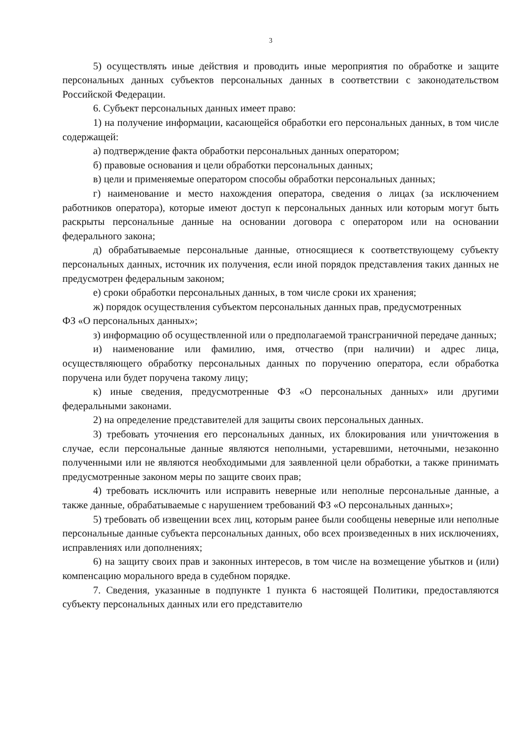3
5) осуществлять иные действия и проводить иные мероприятия по обработке и защите персональных данных субъектов персональных данных в соответствии с законодательством Российской Федерации.
6. Субъект персональных данных имеет право:
1) на получение информации, касающейся обработки его персональных данных, в том числе содержащей:
а) подтверждение факта обработки персональных данных оператором;
б) правовые основания и цели обработки персональных данных;
в) цели и применяемые оператором способы обработки персональных данных;
г) наименование и место нахождения оператора, сведения о лицах (за исключением работников оператора), которые имеют доступ к персональных данных или которым могут быть раскрыты персональные данные на основании договора с оператором или на основании федерального закона;
д) обрабатываемые персональные данные, относящиеся к соответствующему субъекту персональных данных, источник их получения, если иной порядок представления таких данных не предусмотрен федеральным законом;
е) сроки обработки персональных данных, в том числе сроки их хранения;
ж) порядок осуществления субъектом персональных данных прав, предусмотренных
ФЗ «О персональных данных»;
з) информацию об осуществленной или о предполагаемой трансграничной передаче данных;
и) наименование или фамилию, имя, отчество (при наличии) и адрес лица, осуществляющего обработку персональных данных по поручению оператора, если обработка поручена или будет поручена такому лицу;
к) иные сведения, предусмотренные ФЗ «О персональных данных» или другими федеральными законами.
2) на определение представителей для защиты своих персональных данных.
3) требовать уточнения его персональных данных, их блокирования или уничтожения в случае, если персональные данные являются неполными, устаревшими, неточными, незаконно полученными или не являются необходимыми для заявленной цели обработки, а также принимать предусмотренные законом меры по защите своих прав;
4) требовать исключить или исправить неверные или неполные персональные данные, а также данные, обрабатываемые с нарушением требований ФЗ «О персональных данных»;
5) требовать об извещении всех лиц, которым ранее были сообщены неверные или неполные персональные данные субъекта персональных данных, обо всех произведенных в них исключениях, исправлениях или дополнениях;
6) на защиту своих прав и законных интересов, в том числе на возмещение убытков и (или) компенсацию морального вреда в судебном порядке.
7. Сведения, указанные в подпункте 1 пункта 6 настоящей Политики, предоставляются субъекту персональных данных или его представителю